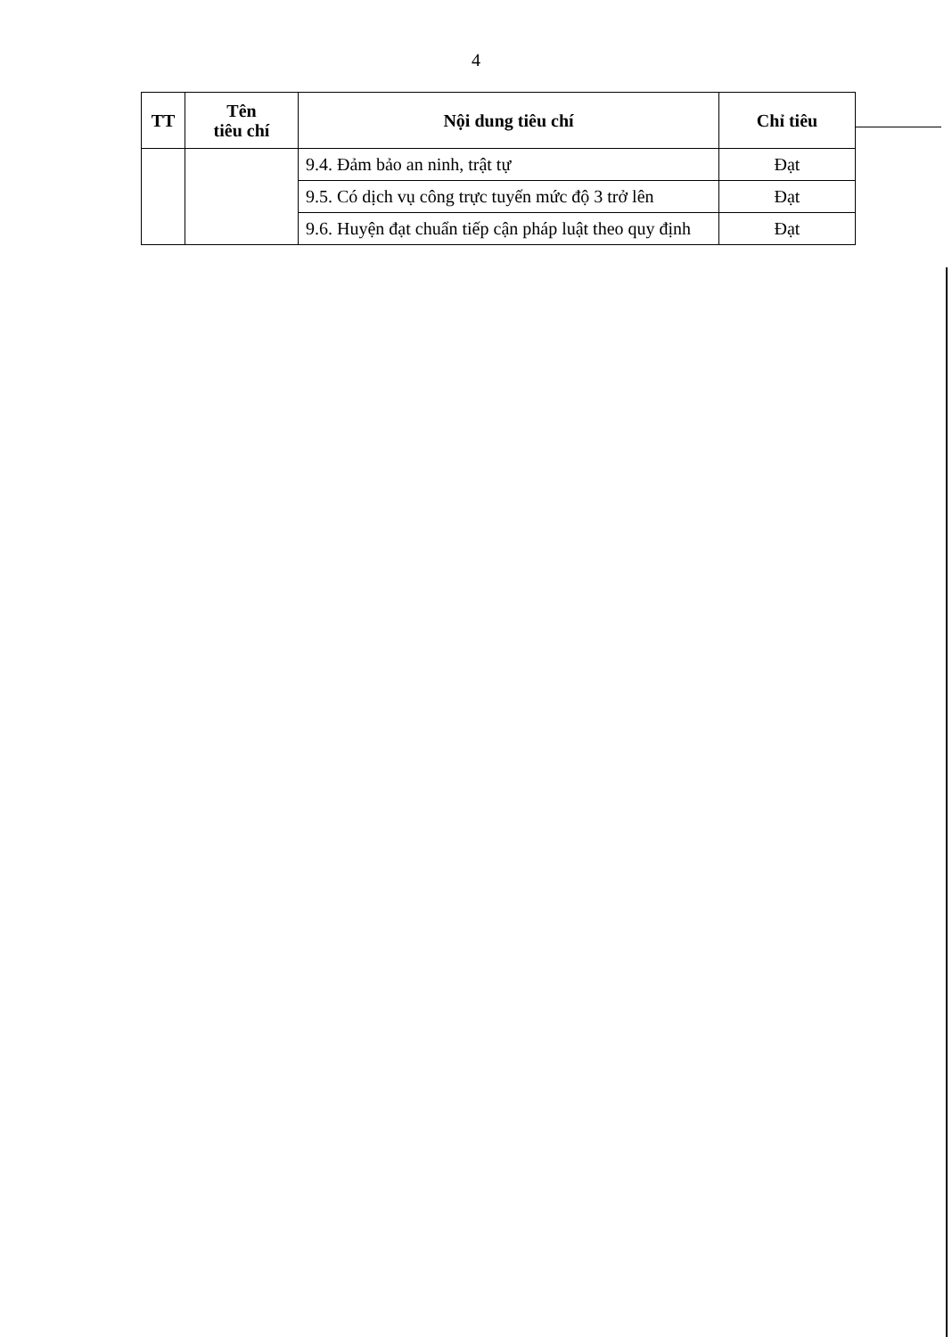4
| TT | Tên tiêu chí | Nội dung tiêu chí | Chỉ tiêu |
| --- | --- | --- | --- |
| | | 9.4. Đảm bảo an ninh, trật tự | Đạt |
| | | 9.5. Có dịch vụ công trực tuyến mức độ 3 trở lên | Đạt |
| | | 9.6. Huyện đạt chuẩn tiếp cận pháp luật theo quy định | Đạt |